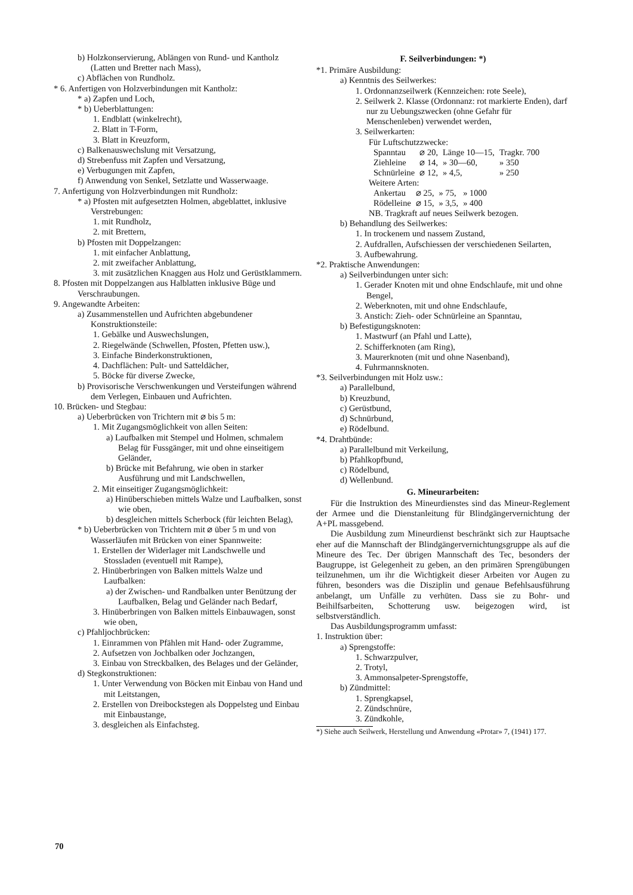b) Holzkonservierung, Ablängen von Rund- und Kantholz (Latten und Bretter nach Mass),
c) Abflächen von Rundholz.
* 6. Anfertigen von Holzverbindungen mit Kantholz:
* a) Zapfen und Loch,
* b) Ueberblattungen:
1. Endblatt (winkelrecht),
2. Blatt in T-Form,
3. Blatt in Kreuzform,
c) Balkenauswechslung mit Versatzung,
d) Strebenfuss mit Zapfen und Versatzung,
e) Verbugungen mit Zapfen,
f) Anwendung von Senkel, Setzlatte und Wasserwaage.
7. Anfertigung von Holzverbindungen mit Rundholz:
* a) Pfosten mit aufgesetzten Holmen, abgeblattet, inklusive Verstrebungen:
1. mit Rundholz,
2. mit Brettern,
b) Pfosten mit Doppelzangen:
1. mit einfacher Anblattung,
2. mit zweifacher Anblattung,
3. mit zusätzlichen Knaggen aus Holz und Gerüstklammern.
8. Pfosten mit Doppelzangen aus Halblatten inklusive Büge und Verschraubungen.
9. Angewandte Arbeiten:
a) Zusammenstellen und Aufrichten abgebundener Konstruktionsteile:
1. Gebälke und Auswechslungen,
2. Riegelwände (Schwellen, Pfosten, Pfetten usw.),
3. Einfache Binderkonstruktionen,
4. Dachflächen: Pult- und Satteldächer,
5. Böcke für diverse Zwecke,
b) Provisorische Verschwenkungen und Versteifungen während dem Verlegen, Einbauen und Aufrichten.
10. Brücken- und Stegbau:
a) Ueberbrücken von Trichtern mit ⌀ bis 5 m:
1. Mit Zugangsmöglichkeit von allen Seiten:
a) Laufbalken mit Stempel und Holmen, schmalem Belag für Fussgänger, mit und ohne einseitigem Geländer,
b) Brücke mit Befahrung, wie oben in starker Ausführung und mit Landschwellen,
2. Mit einseitiger Zugangsmöglichkeit:
a) Hinüberschieben mittels Walze und Laufbalken, sonst wie oben,
b) desgleichen mittels Scherbock (für leichten Belag),
* b) Ueberbrücken von Trichtern mit ⌀ über 5 m und von Wasserläufen mit Brücken von einer Spannweite:
1. Erstellen der Widerlager mit Landschwelle und Stossladen (eventuell mit Rampe),
2. Hinüberbringen von Balken mittels Walze und Laufbalken:
a) der Zwischen- und Randbalken unter Benützung der Laufbalken, Belag und Geländer nach Bedarf,
3. Hinüberbringen von Balken mittels Einbauwagen, sonst wie oben,
c) Pfahljochbrücken:
1. Einrammen von Pfählen mit Hand- oder Zugramme,
2. Aufsetzen von Jochbalken oder Jochzangen,
3. Einbau von Streckbalken, des Belages und der Geländer,
d) Stegkonstruktionen:
1. Unter Verwendung von Böcken mit Einbau von Hand und mit Leitstangen,
2. Erstellen von Dreibockstegen als Doppelsteg und Einbau mit Einbaustange,
3. desgleichen als Einfachsteg.
F. Seilverbindungen: *)
*1. Primäre Ausbildung:
a) Kenntnis des Seilwerkes:
1. Ordonnanzseilwerk (Kennzeichen: rote Seele),
2. Seilwerk 2. Klasse (Ordonnanz: rot markierte Enden), darf nur zu Uebungszwecken (ohne Gefahr für Menschenleben) verwendet werden,
3. Seilwerkarten:
Für Luftschutzzwecke:
| Spanntau | ⌀ 20, | Länge 10—15, | Tragkr. 700 |
| Ziehleine | ⌀ 14, | » 30—60, | » 350 |
| Schnürleine | ⌀ 12, | » 4,5, | » 250 |
Weitere Arten:
| Ankertau | ⌀ 25, | » 75, | » 1000 |
| Rödelleine | ⌀ 15, | » 3,5, | » 400 |
NB. Tragkraft auf neues Seilwerk bezogen.
b) Behandlung des Seilwerkes:
1. In trockenem und nassem Zustand,
2. Aufdrallen, Aufschiessen der verschiedenen Seilarten,
3. Aufbewahrung.
*2. Praktische Anwendungen:
a) Seilverbindungen unter sich:
1. Gerader Knoten mit und ohne Endschlaufe, mit und ohne Bengel,
2. Weberknoten, mit und ohne Endschlaufe,
3. Anstich: Zieh- oder Schnürleine an Spanntau,
b) Befestigungsknoten:
1. Mastwurf (an Pfahl und Latte),
2. Schifferknoten (am Ring),
3. Maurerknoten (mit und ohne Nasenband),
4. Fuhrmannsknoten.
*3. Seilverbindungen mit Holz usw.:
a) Parallelbund,
b) Kreuzbund,
c) Gerüstbund,
d) Schnürbund,
e) Rödelbund.
*4. Drahtbünde:
a) Parallelbund mit Verkeilung,
b) Pfahlkopfbund,
c) Rödelbund,
d) Wellenbund.
G. Mineurarbeiten:
Für die Instruktion des Mineurdienstes sind das Mineur-Reglement der Armee und die Dienstanleitung für Blindgängervernichtung der A+PL massgebend.
Die Ausbildung zum Mineurdienst beschränkt sich zur Hauptsache eher auf die Mannschaft der Blindgängervernichtungsgruppe als auf die Mineure des Tec. Der übrigen Mannschaft des Tec, besonders der Baugruppe, ist Gelegenheit zu geben, an den primären Sprengübungen teilzunehmen, um ihr die Wichtigkeit dieser Arbeiten vor Augen zu führen, besonders was die Disziplin und genaue Befehlsausführung anbelangt, um Unfälle zu verhüten. Dass sie zu Bohr- und Beihilfsarbeiten, Schotterung usw. beigezogen wird, ist selbstverständlich.
Das Ausbildungsprogramm umfasst:
1. Instruktion über:
a) Sprengstoffe:
1. Schwarzpulver,
2. Trotyl,
3. Ammonsalpeter-Sprengstoffe,
b) Zündmittel:
1. Sprengkapsel,
2. Zündschnüre,
3. Zündkohle,
*) Siehe auch Seilwerk, Herstellung und Anwendung «Protar» 7, (1941) 177.
70